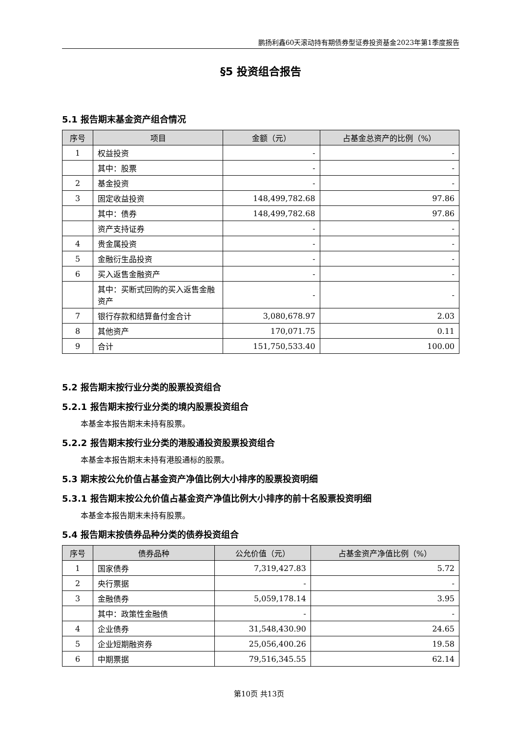鹏扬利鑫60天滚动持有期债券型证券投资基金2023年第1季度报告
§5 投资组合报告
5.1 报告期末基金资产组合情况
| 序号 | 项目 | 金额（元） | 占基金总资产的比例（%） |
| --- | --- | --- | --- |
| 1 | 权益投资 | - | - |
| | 其中：股票 | - | - |
| 2 | 基金投资 | - | - |
| 3 | 固定收益投资 | 148,499,782.68 | 97.86 |
| | 其中：债券 | 148,499,782.68 | 97.86 |
| | 资产支持证券 | - | - |
| 4 | 贵金属投资 | - | - |
| 5 | 金融衍生品投资 | - | - |
| 6 | 买入返售金融资产 | - | - |
| | 其中：买断式回购的买入返售金融资产 | - | - |
| 7 | 银行存款和结算备付金合计 | 3,080,678.97 | 2.03 |
| 8 | 其他资产 | 170,071.75 | 0.11 |
| 9 | 合计 | 151,750,533.40 | 100.00 |
5.2 报告期末按行业分类的股票投资组合
5.2.1 报告期末按行业分类的境内股票投资组合
本基金本报告期末未持有股票。
5.2.2 报告期末按行业分类的港股通投资股票投资组合
本基金本报告期末未持有港股通标的股票。
5.3 期末按公允价值占基金资产净值比例大小排序的股票投资明细
5.3.1 报告期末按公允价值占基金资产净值比例大小排序的前十名股票投资明细
本基金本报告期末未持有股票。
5.4 报告期末按债券品种分类的债券投资组合
| 序号 | 债券品种 | 公允价值（元） | 占基金资产净值比例（%） |
| --- | --- | --- | --- |
| 1 | 国家债券 | 7,319,427.83 | 5.72 |
| 2 | 央行票据 | - | - |
| 3 | 金融债券 | 5,059,178.14 | 3.95 |
| | 其中：政策性金融债 | - | - |
| 4 | 企业债券 | 31,548,430.90 | 24.65 |
| 5 | 企业短期融资券 | 25,056,400.26 | 19.58 |
| 6 | 中期票据 | 79,516,345.55 | 62.14 |
第10页 共13页